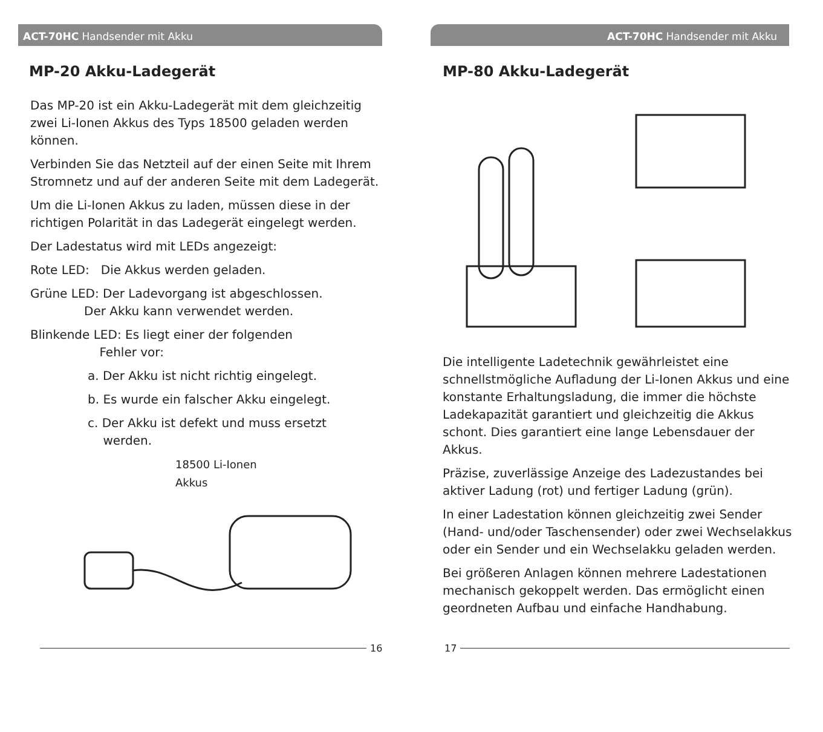ACT-70HC Handsender mit Akku
MP-20 Akku-Ladegerät
Das MP-20 ist ein Akku-Ladegerät mit dem gleichzeitig zwei Li-Ionen Akkus des Typs 18500 geladen werden können.
Verbinden Sie das Netzteil auf der einen Seite mit Ihrem Stromnetz und auf der anderen Seite mit dem Ladegerät.
Um die Li-Ionen Akkus zu laden, müssen diese in der richtigen Polarität in das Ladegerät eingelegt werden.
Der Ladestatus wird mit LEDs angezeigt:
Rote LED: Die Akkus werden geladen.
Grüne LED: Der Ladevorgang ist abgeschlossen.
Der Akku kann verwendet werden.
Blinkende LED: Es liegt einer der folgenden
Fehler vor:
a. Der Akku ist nicht richtig eingelegt.
b. Es wurde ein falscher Akku eingelegt.
c. Der Akku ist defekt und muss ersetzt
werden.
18500 Li-Ionen
Akkus
16
ACT-70HC Handsender mit Akku
MP-80 Akku-Ladegerät
Die intelligente Ladetechnik gewährleistet eine schnellstmögliche Aufladung der Li-Ionen Akkus und eine konstante Erhaltungsladung, die immer die höchste Ladekapazität garantiert und gleichzeitig die Akkus schont. Dies garantiert eine lange Lebensdauer der Akkus.
Präzise, zuverlässige Anzeige des Ladezustandes bei aktiver Ladung (rot) und fertiger Ladung (grün).
In einer Ladestation können gleichzeitig zwei Sender (Hand- und/oder Taschensender) oder zwei Wechselakkus oder ein Sender und ein Wechselakku geladen werden.
Bei größeren Anlagen können mehrere Ladestationen mechanisch gekoppelt werden. Das ermöglicht einen geordneten Aufbau und einfache Handhabung.
17